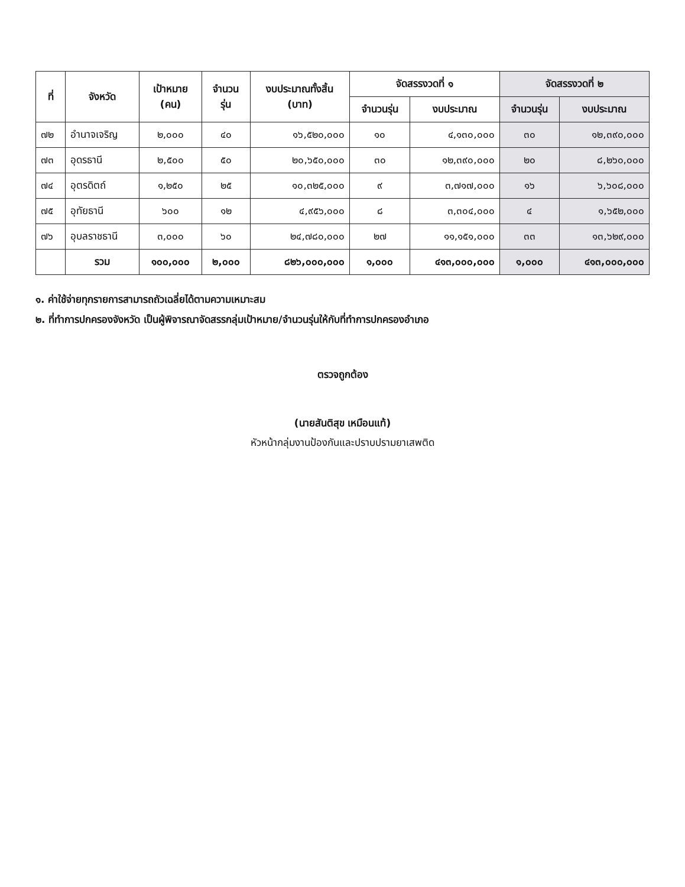| ที่ | จังหวัด | เป้าหมาย (คน) | จำนวน รุ่น | งบประมาณทั้งสิ้น (บาท) | จัดสรรงวดที่ ๑ | | จัดสรรงวดที่ ๒ | |
| --- | --- | --- | --- | --- | --- | --- | --- | --- |
| | | | | | จำนวนรุ่น | งบประมาณ | จำนวนรุ่น | งบประมาณ |
| ๗๒ | อำนาจเจริญ | ๒,๐๐๐ | ๔๐ | ๑๖,๕๒๐,๐๐๐ | ๑๐ | ๔,๑๓๐,๐๐๐ | ๓๐ | ๑๒,๓๙๐,๐๐๐ |
| ๗๓ | อุดรธานี | ๒,๕๐๐ | ๕๐ | ๒๐,๖๕๐,๐๐๐ | ๓๐ | ๑๒,๓๙๐,๐๐๐ | ๒๐ | ๘,๒๖๐,๐๐๐ |
| ๗๔ | อุตรดิตถ์ | ๑,๒๕๐ | ๒๕ | ๑๐,๓๒๕,๐๐๐ | ๙ | ๓,๗๑๗,๐๐๐ | ๑๖ | ๖,๖๐๘,๐๐๐ |
| ๗๕ | อุทัยธานี | ๖๐๐ | ๑๒ | ๔,๙๕๖,๐๐๐ | ๘ | ๓,๓๐๔,๐๐๐ | ๔ | ๑,๖๕๒,๐๐๐ |
| ๗๖ | อุบลราชธานี | ๓,๐๐๐ | ๖๐ | ๒๔,๗๘๐,๐๐๐ | ๒๗ | ๑๑,๑๕๑,๐๐๐ | ๓๓ | ๑๓,๖๒๙,๐๐๐ |
| | รวม | ๑๐๐,๐๐๐ | ๒,๐๐๐ | ๘๒๖,๐๐๐,๐๐๐ | ๑,๐๐๐ | ๔๑๓,๐๐๐,๐๐๐ | ๑,๐๐๐ | ๔๑๓,๐๐๐,๐๐๐ |
๑. ค่าใช้จ่ายทุกรายการสามารถถัวเฉลี่ยได้ตามความเหมาะสม
๒. ที่ทำการปกครองจังหวัด เป็นผู้พิจารณาจัดสรรกลุ่มเป้าหมาย/จำนวนรุ่นให้กับที่ทำการปกครองอำเภอ
ตรวจถูกต้อง
(นายสันติสุข เหมือนแท้)
หัวหน้ากลุ่มงานป้องกันและปราบปรามยาเสพติด